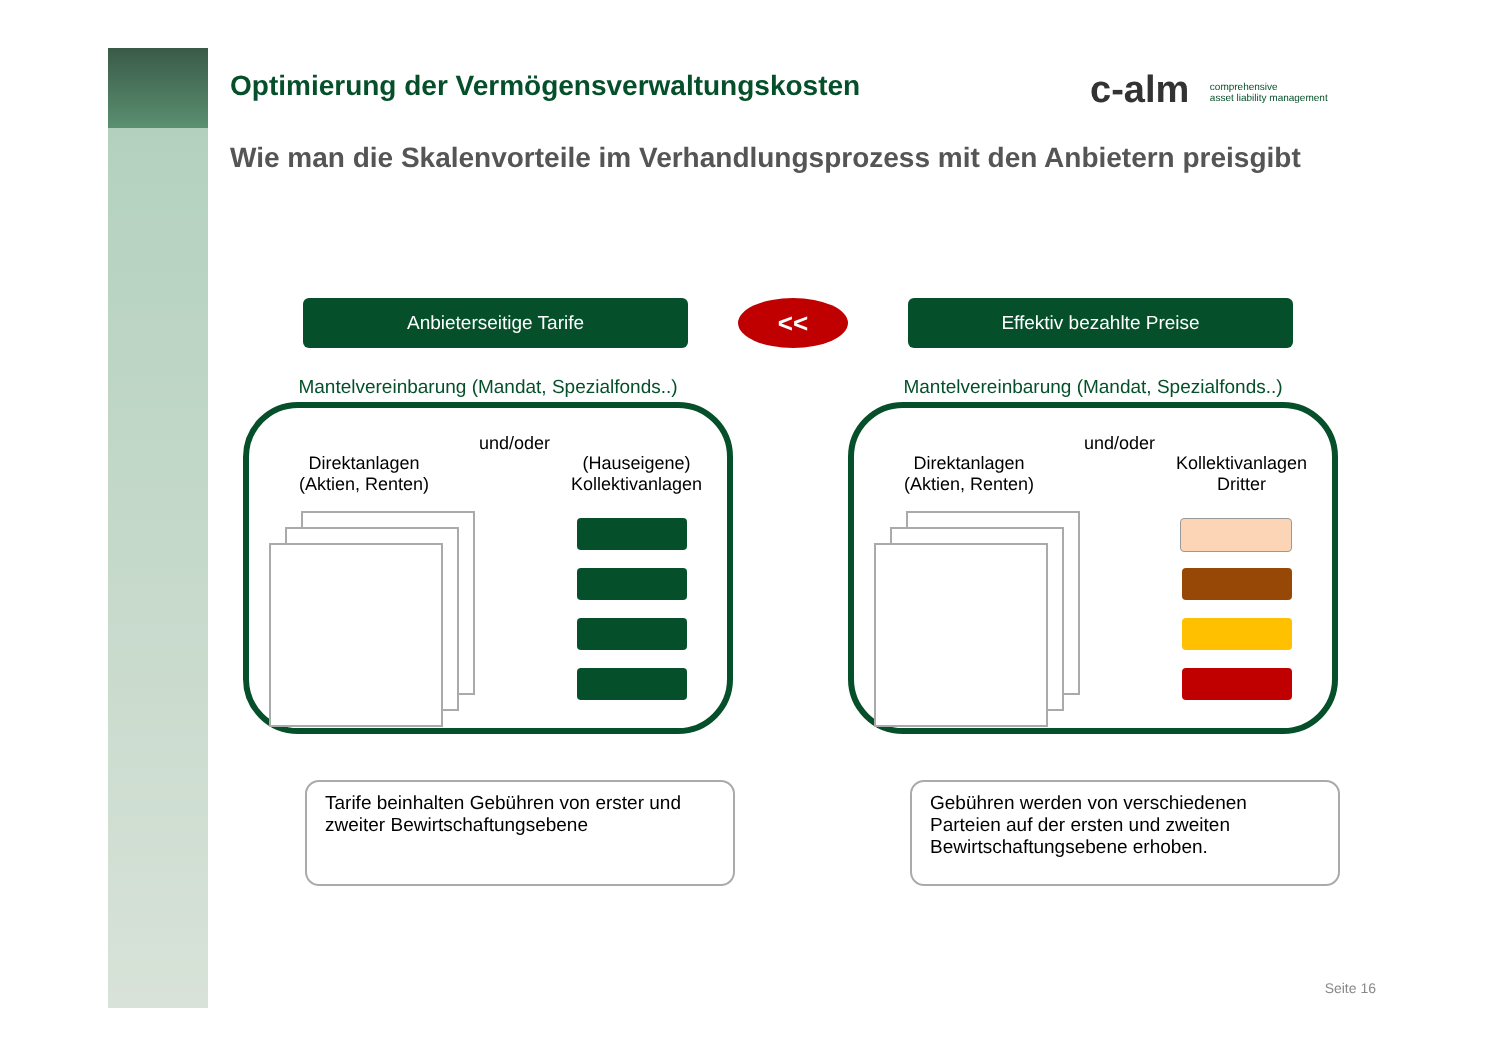Optimierung der Vermögensverwaltungskosten
Wie man die Skalenvorteile im Verhandlungsprozess mit den Anbietern preisgibt
c-alm comprehensive
asset liability management
<<
Anbieterseitige Tarife
Mantelvereinbarung (Mandat, Spezialfonds..)
Direktanlagen
(Aktien, Renten)
und/oder
(Hauseigene)
Kollektivanlagen
Effektiv bezahlte Preise
Mantelvereinbarung (Mandat, Spezialfonds..)
Direktanlagen
(Aktien, Renten)
und/oder
Kollektivanlagen
Dritter
Tarife beinhalten Gebühren von erster und zweiter Bewirtschaftungsebene
Gebühren werden von verschiedenen Parteien auf der ersten und zweiten Bewirtschaftungsebene erhoben.
Seite 16